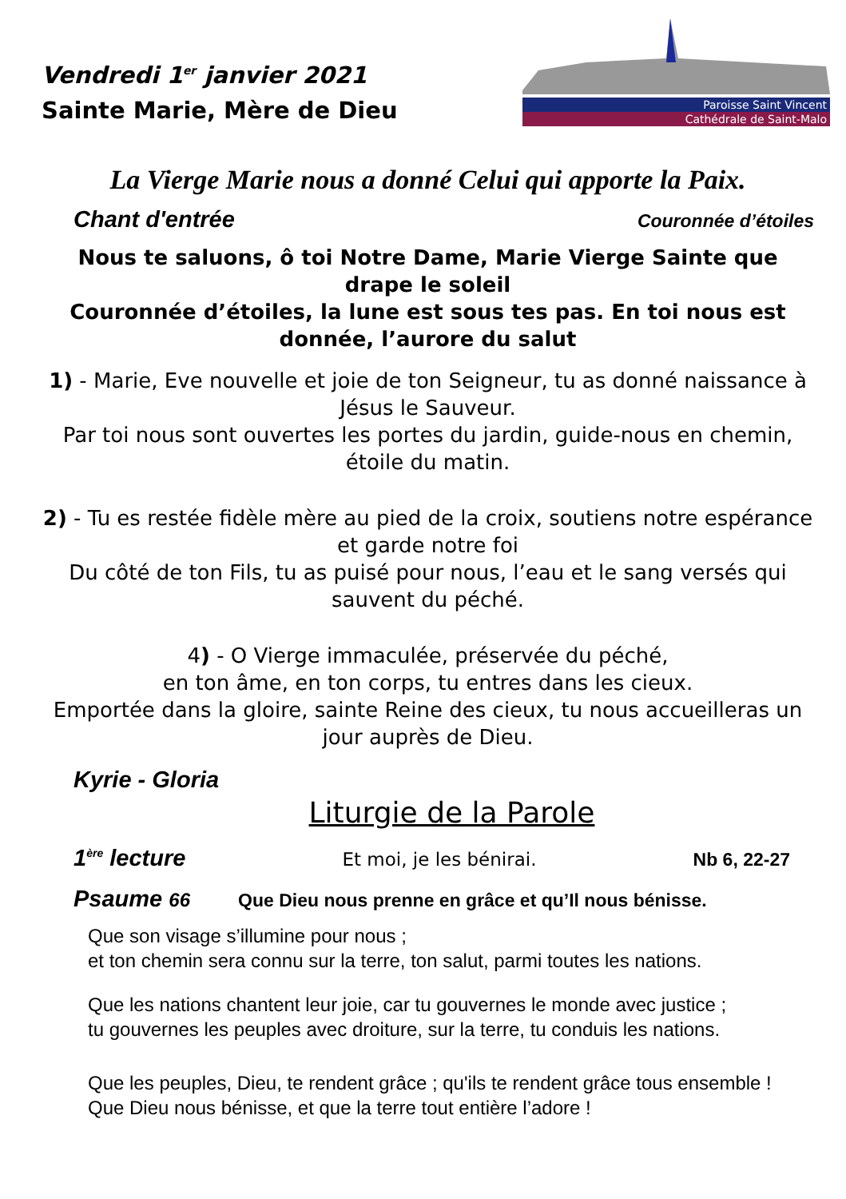Vendredi 1<sup>er</sup> janvier 2021
Sainte Marie, Mère de Dieu
Paroisse Saint Vincent
Cathédrale de Saint-Malo
La Vierge Marie nous a donné Celui qui apporte la Paix.
Chant d'entrée Couronnée d’étoiles
Nous te saluons, ô toi Notre Dame, Marie Vierge Sainte que drape le soleil
Couronnée d’étoiles, la lune est sous tes pas. En toi nous est donnée, l’aurore du salut
1) - Marie, Eve nouvelle et joie de ton Seigneur, tu as donné naissance à Jésus le Sauveur.
Par toi nous sont ouvertes les portes du jardin, guide-nous en chemin, étoile du matin.
2) - Tu es restée fidèle mère au pied de la croix, soutiens notre espérance et garde notre foi
Du côté de ton Fils, tu as puisé pour nous, l’eau et le sang versés qui sauvent du péché.
4) - O Vierge immaculée, préservée du péché,
en ton âme, en ton corps, tu entres dans les cieux.
Emportée dans la gloire, sainte Reine des cieux, tu nous accueilleras un jour auprès de Dieu.
Kyrie - Gloria
Liturgie de la Parole
1<sup>ère</sup> lecture Et moi, je les bénirai. Nb 6, 22-27
Psaume 66 Que Dieu nous prenne en grâce et qu’Il nous bénisse.
Que son visage s’illumine pour nous ;
et ton chemin sera connu sur la terre, ton salut, parmi toutes les nations.
Que les nations chantent leur joie, car tu gouvernes le monde avec justice ;
tu gouvernes les peuples avec droiture, sur la terre, tu conduis les nations.
Que les peuples, Dieu, te rendent grâce ; qu'ils te rendent grâce tous ensemble !
Que Dieu nous bénisse, et que la terre tout entière l’adore !